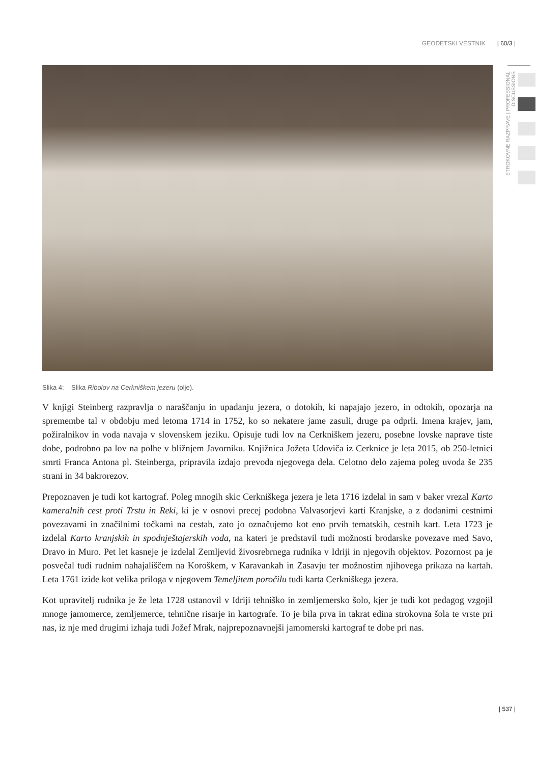GEODETSKI VESTNIK | 60/3 |
STROKOVNE RAZPRAVE | PROFESSIONAL DISCUSSIONS
Slika 4: Slika Ribolov na Cerkniškem jezeru (olje).
V knjigi Steinberg razpravlja o naraščanju in upadanju jezera, o dotokih, ki napajajo jezero, in odtokih, opozarja na spremembe tal v obdobju med letoma 1714 in 1752, ko so nekatere jame zasuli, druge pa odprli. Imena krajev, jam, požiralnikov in voda navaja v slovenskem jeziku. Opisuje tudi lov na Cerkniškem jezeru, posebne lovske naprave tiste dobe, podrobno pa lov na polhe v bližnjem Javorniku. Knjižnica Jožeta Udoviča iz Cerknice je leta 2015, ob 250-letnici smrti Franca Antona pl. Steinberga, pripravila izdajo prevoda njegovega dela. Celotno delo zajema poleg uvoda še 235 strani in 34 bakrorezov.
Prepoznaven je tudi kot kartograf. Poleg mnogih skic Cerkniškega jezera je leta 1716 izdelal in sam v baker vrezal Karto kameralnih cest proti Trstu in Reki, ki je v osnovi precej podobna Valvasorjevi karti Kranjske, a z dodanimi cestnimi povezavami in značilnimi točkami na cestah, zato jo označujemo kot eno prvih tematskih, cestnih kart. Leta 1723 je izdelal Karto kranjskih in spodnještajerskih voda, na kateri je predstavil tudi možnosti brodarske povezave med Savo, Dravo in Muro. Pet let kasneje je izdelal Zemljevid živosrebrnega rudnika v Idriji in njegovih objektov. Pozornost pa je posvečal tudi rudnim nahajališčem na Koroškem, v Karavankah in Zasavju ter možnostim njihovega prikaza na kartah. Leta 1761 izide kot velika priloga v njegovem Temeljitem poročilu tudi karta Cerkniškega jezera.
Kot upravitelj rudnika je že leta 1728 ustanovil v Idriji tehniško in zemljemersko šolo, kjer je tudi kot pedagog vzgojil mnoge jamomerce, zemljemerce, tehnične risarje in kartografe. To je bila prva in takrat edina strokovna šola te vrste pri nas, iz nje med drugimi izhaja tudi Jožef Mrak, najprepoznavnejši jamomerski kartograf te dobe pri nas.
| 537 |